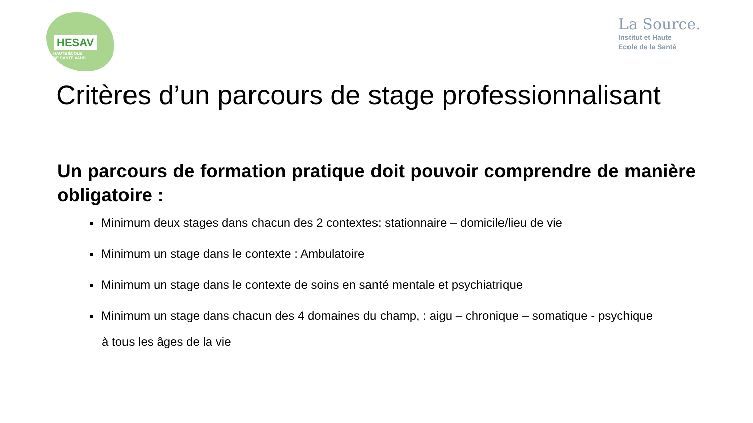HESAV
HAUTE ÉCOLE
DE SANTÉ VAUD
La Source.
Institut et Haute
Ecole de la Santé
Critères d’un parcours de stage professionnalisant
Un parcours de formation pratique doit pouvoir comprendre de manière obligatoire :
Minimum deux stages dans chacun des 2 contextes: stationnaire – domicile/lieu de vie
Minimum un stage dans le contexte : Ambulatoire
Minimum un stage dans le contexte de soins en santé mentale et psychiatrique
Minimum un stage dans chacun des 4 domaines du champ, : aigu – chronique – somatique - psychique
à tous les âges de la vie